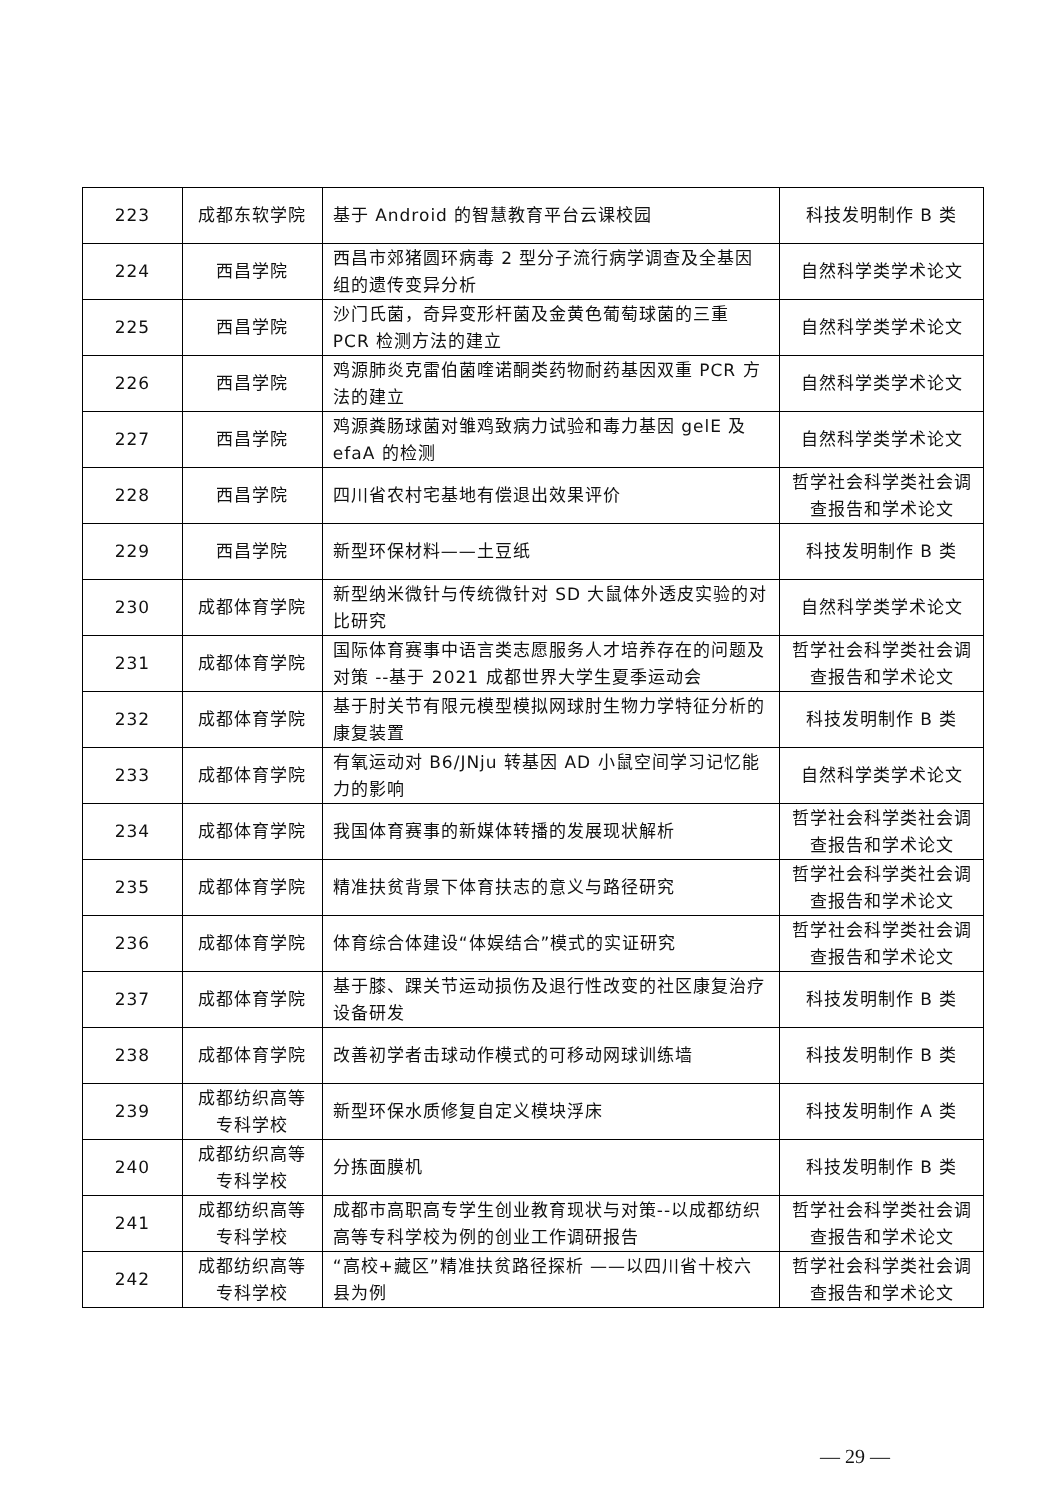| 223 | 成都东软学院 | 基于 Android 的智慧教育平台云课校园 | 科技发明制作 B 类 |
| 224 | 西昌学院 | 西昌市郊猪圆环病毒 2 型分子流行病学调查及全基因组的遗传变异分析 | 自然科学类学术论文 |
| 225 | 西昌学院 | 沙门氏菌，奇异变形杆菌及金黄色葡萄球菌的三重 PCR 检测方法的建立 | 自然科学类学术论文 |
| 226 | 西昌学院 | 鸡源肺炎克雷伯菌喹诺酮类药物耐药基因双重 PCR 方法的建立 | 自然科学类学术论文 |
| 227 | 西昌学院 | 鸡源粪肠球菌对雏鸡致病力试验和毒力基因 gelE 及 efaA 的检测 | 自然科学类学术论文 |
| 228 | 西昌学院 | 四川省农村宅基地有偿退出效果评价 | 哲学社会科学类社会调查报告和学术论文 |
| 229 | 西昌学院 | 新型环保材料——土豆纸 | 科技发明制作 B 类 |
| 230 | 成都体育学院 | 新型纳米微针与传统微针对 SD 大鼠体外透皮实验的对比研究 | 自然科学类学术论文 |
| 231 | 成都体育学院 | 国际体育赛事中语言类志愿服务人才培养存在的问题及对策 --基于 2021 成都世界大学生夏季运动会 | 哲学社会科学类社会调查报告和学术论文 |
| 232 | 成都体育学院 | 基于肘关节有限元模型模拟网球肘生物力学特征分析的康复装置 | 科技发明制作 B 类 |
| 233 | 成都体育学院 | 有氧运动对 B6/JNju 转基因 AD 小鼠空间学习记忆能力的影响 | 自然科学类学术论文 |
| 234 | 成都体育学院 | 我国体育赛事的新媒体转播的发展现状解析 | 哲学社会科学类社会调查报告和学术论文 |
| 235 | 成都体育学院 | 精准扶贫背景下体育扶志的意义与路径研究 | 哲学社会科学类社会调查报告和学术论文 |
| 236 | 成都体育学院 | 体育综合体建设“体娱结合”模式的实证研究 | 哲学社会科学类社会调查报告和学术论文 |
| 237 | 成都体育学院 | 基于膝、踝关节运动损伤及退行性改变的社区康复治疗设备研发 | 科技发明制作 B 类 |
| 238 | 成都体育学院 | 改善初学者击球动作模式的可移动网球训练墙 | 科技发明制作 B 类 |
| 239 | 成都纺织高等专科学校 | 新型环保水质修复自定义模块浮床 | 科技发明制作 A 类 |
| 240 | 成都纺织高等专科学校 | 分拣面膜机 | 科技发明制作 B 类 |
| 241 | 成都纺织高等专科学校 | 成都市高职高专学生创业教育现状与对策--以成都纺织高等专科学校为例的创业工作调研报告 | 哲学社会科学类社会调查报告和学术论文 |
| 242 | 成都纺织高等专科学校 | “高校+藏区”精准扶贫路径探析 ——以四川省十校六县为例 | 哲学社会科学类社会调查报告和学术论文 |
— 29 —